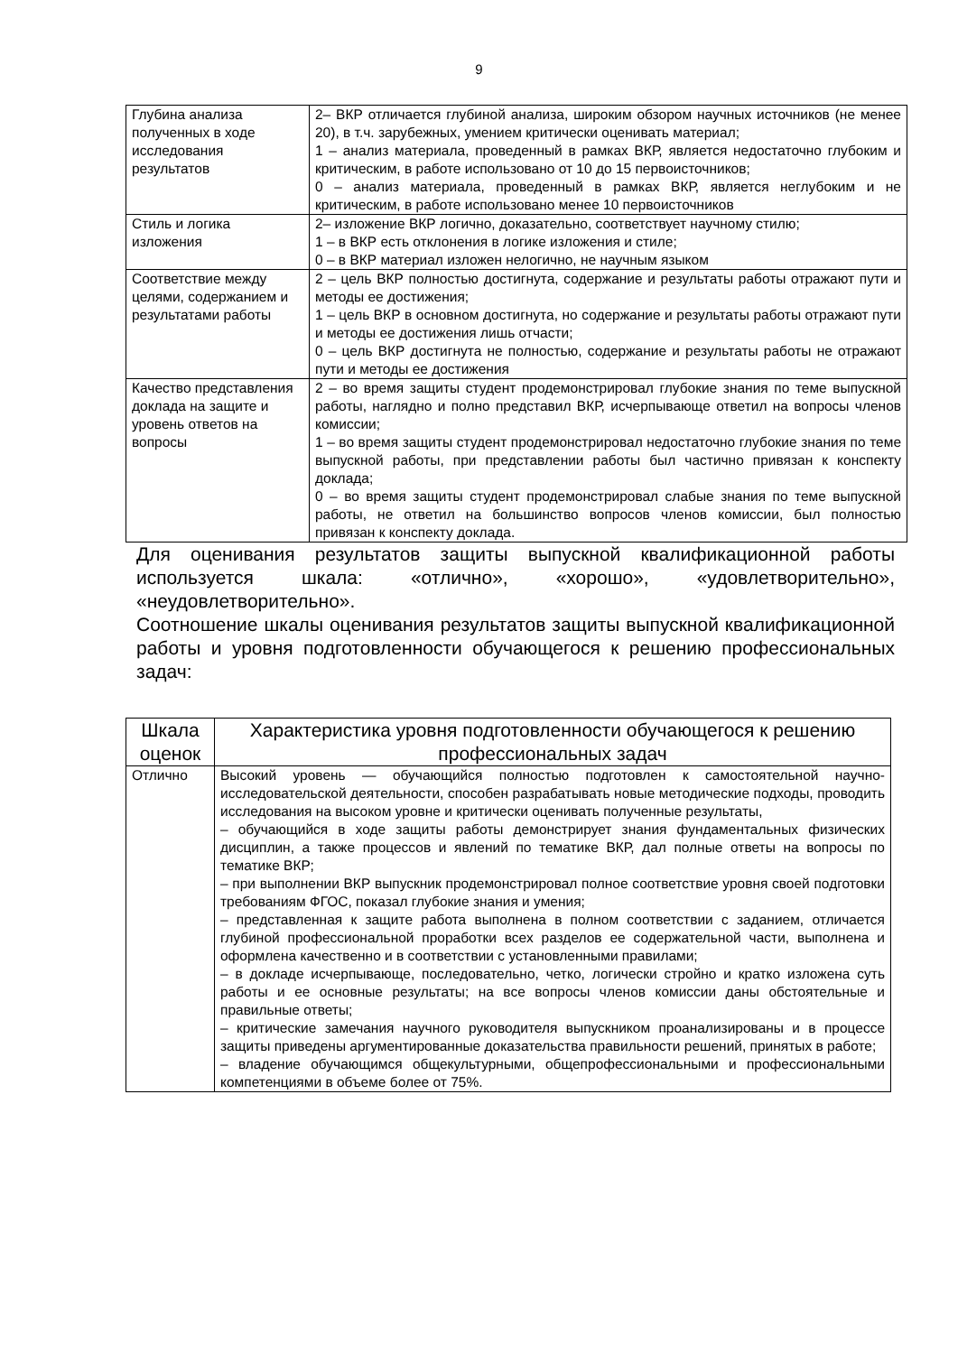9
| Глубина анализа полученных в ходе исследования результатов | 2– ВКР отличается глубиной анализа, широким обзором научных источников (не менее 20), в т.ч. зарубежных, умением критически оценивать материал; 1 – анализ материала, проведенный в рамках ВКР, является недостаточно глубоким и критическим, в работе использовано от 10 до 15 первоисточников; 0 – анализ материала, проведенный в рамках ВКР, является неглубоким и не критическим, в работе использовано менее 10 первоисточников |
| Стиль и логика изложения | 2– изложение ВКР логично, доказательно, соответствует научному стилю; 1 – в ВКР есть отклонения в логике изложения и стиле; 0 – в ВКР материал изложен нелогично, не научным языком |
| Соответствие между целями, содержанием и результатами работы | 2 – цель ВКР полностью достигнута, содержание и результаты работы отражают пути и методы ее достижения; 1 – цель ВКР в основном достигнута, но содержание и результаты работы отражают пути и методы ее достижения лишь отчасти; 0 – цель ВКР достигнута не полностью, содержание и результаты работы не отражают пути и методы ее достижения |
| Качество представления доклада на защите и уровень ответов на вопросы | 2 – во время защиты студент продемонстрировал глубокие знания по теме выпускной работы, наглядно и полно представил ВКР, исчерпывающе ответил на вопросы членов комиссии; 1 – во время защиты студент продемонстрировал недостаточно глубокие знания по теме выпускной работы, при представлении работы был частично привязан к конспекту доклада; 0 – во время защиты студент продемонстрировал слабые знания по теме выпускной работы, не ответил на большинство вопросов членов комиссии, был полностью привязан к конспекту доклада. |
Для оценивания результатов защиты выпускной квалификационной работы используется шкала: «отлично», «хорошо», «удовлетворительно», «неудовлетворительно».
Соотношение шкалы оценивания результатов защиты выпускной квалификационной работы и уровня подготовленности обучающегося к решению профессиональных задач:
| Шкала оценок | Характеристика уровня подготовленности обучающегося к решению профессиональных задач |
| --- | --- |
| Отлично | Высокий уровень — обучающийся полностью подготовлен к самостоятельной научно-исследовательской деятельности, способен разрабатывать новые методические подходы, проводить исследования на высоком уровне и критически оценивать полученные результаты, – обучающийся в ходе защиты работы демонстрирует знания фундаментальных физических дисциплин, а также процессов и явлений по тематике ВКР, дал полные ответы на вопросы по тематике ВКР; – при выполнении ВКР выпускник продемонстрировал полное соответствие уровня своей подготовки требованиям ФГОС, показал глубокие знания и умения; – представленная к защите работа выполнена в полном соответствии с заданием, отличается глубиной профессиональной проработки всех разделов ее содержательной части, выполнена и оформлена качественно и в соответствии с установленными правилами; – в докладе исчерпывающе, последовательно, четко, логически стройно и кратко изложена суть работы и ее основные результаты; на все вопросы членов комиссии даны обстоятельные и правильные ответы; – критические замечания научного руководителя выпускником проанализированы и в процессе защиты приведены аргументированные доказательства правильности решений, принятых в работе; – владение обучающимся общекультурными, общепрофессиональными и профессиональными компетенциями в объеме более от 75%. |